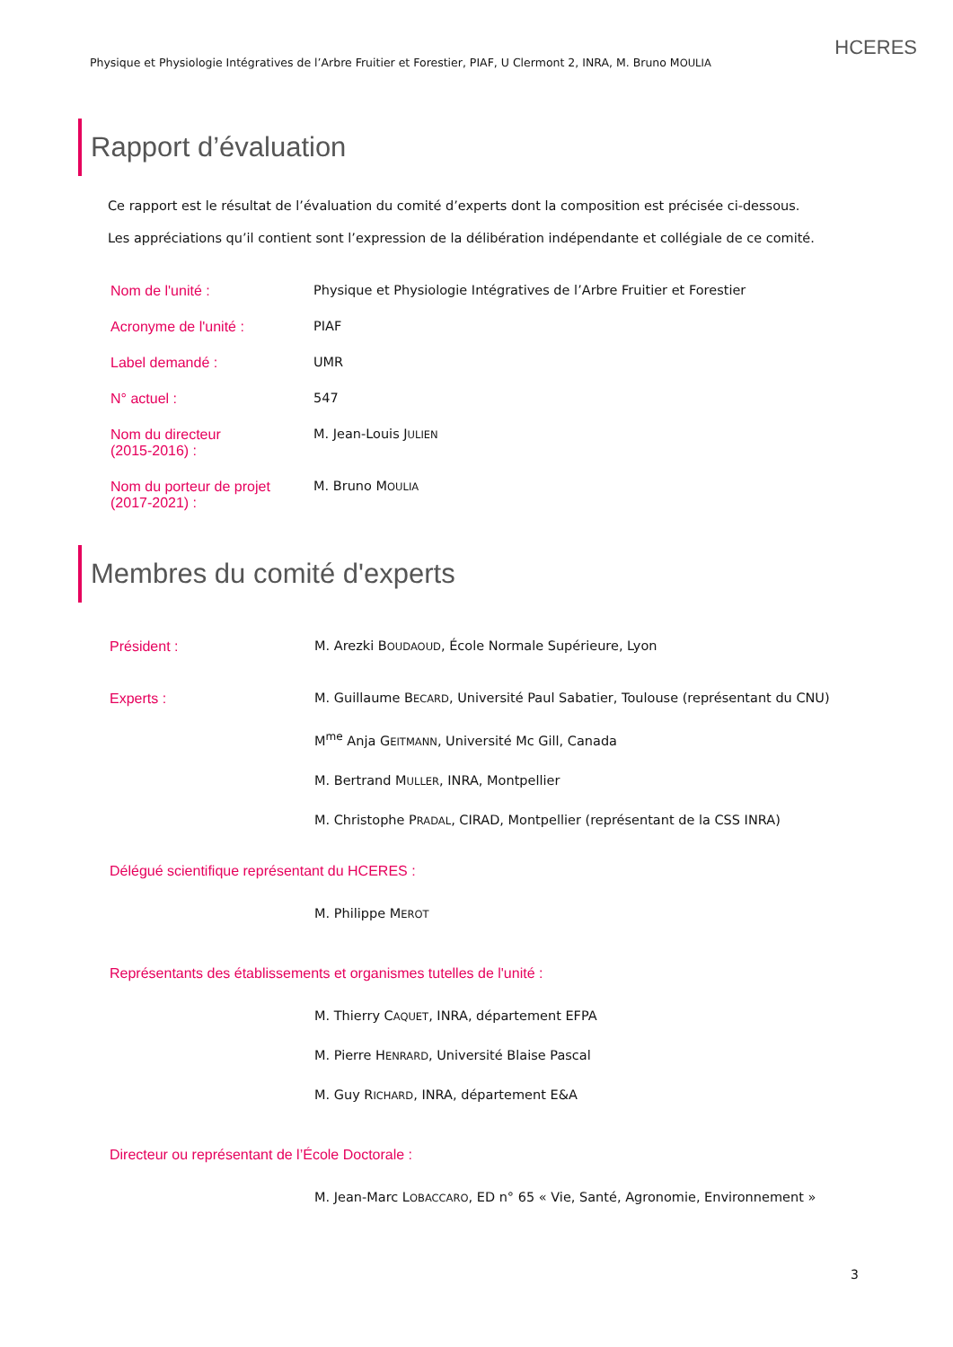Physique et Physiologie Intégratives de l’Arbre Fruitier et Forestier, PIAF, U Clermont 2, INRA, M. Bruno MOULIA
HCERES
Rapport d’évaluation
Ce rapport est le résultat de l’évaluation du comité d’experts dont la composition est précisée ci-dessous.
Les appréciations qu’il contient sont l’expression de la délibération indépendante et collégiale de ce comité.
Nom de l'unité : Physique et Physiologie Intégratives de l’Arbre Fruitier et Forestier
Acronyme de l'unité : PIAF
Label demandé : UMR
N° actuel : 547
Nom du directeur
(2015-2016) :
M. Jean-Louis JULIEN
Nom du porteur de projet
(2017-2021) :
M. Bruno MOULIA
Membres du comité d'experts
Président : M. Arezki BOUDAOUD, École Normale Supérieure, Lyon
Experts : M. Guillaume BECARD, Université Paul Sabatier, Toulouse (représentant du CNU)
M<sup>me</sup> Anja GEITMANN, Université Mc Gill, Canada
M. Bertrand MULLER, INRA, Montpellier
M. Christophe PRADAL, CIRAD, Montpellier (représentant de la CSS INRA)
Délégué scientifique représentant du HCERES :
M. Philippe MEROT
Représentants des établissements et organismes tutelles de l'unité :
M. Thierry CAQUET, INRA, département EFPA
M. Pierre HENRARD, Université Blaise Pascal
M. Guy RICHARD, INRA, département E&A
Directeur ou représentant de l’École Doctorale :
M. Jean-Marc LOBACCARO, ED n° 65 « Vie, Santé, Agronomie, Environnement »
3